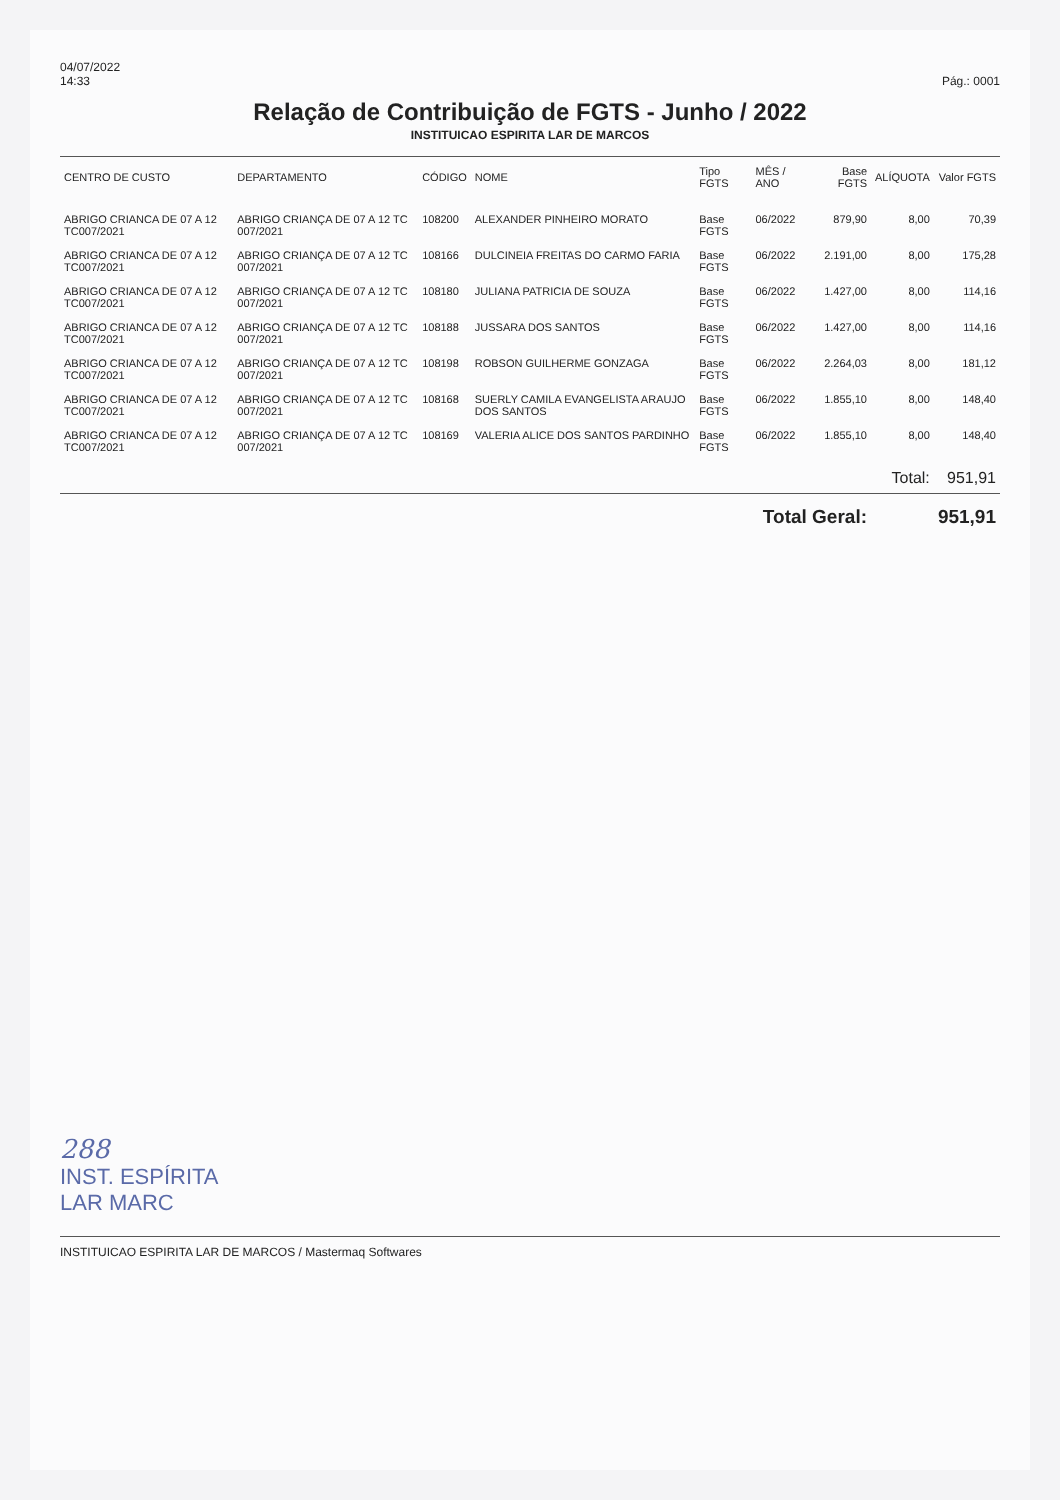04/07/2022
14:33
Pág.: 0001
Relação de Contribuição de FGTS - Junho / 2022
INSTITUICAO ESPIRITA LAR DE MARCOS
| CENTRO DE CUSTO | DEPARTAMENTO | CÓDIGO | NOME | Tipo FGTS | MÊS / ANO | Base FGTS | ALÍQUOTA | Valor FGTS |
| --- | --- | --- | --- | --- | --- | --- | --- | --- |
| ABRIGO CRIANCA DE 07 A 12 TC007/2021 | ABRIGO CRIANÇA DE 07 A 12 TC 007/2021 | 108200 | ALEXANDER PINHEIRO MORATO | Base FGTS | 06/2022 | 879,90 | 8,00 | 70,39 |
| ABRIGO CRIANCA DE 07 A 12 TC007/2021 | ABRIGO CRIANÇA DE 07 A 12 TC 007/2021 | 108166 | DULCINEIA FREITAS DO CARMO FARIA | Base FGTS | 06/2022 | 2.191,00 | 8,00 | 175,28 |
| ABRIGO CRIANCA DE 07 A 12 TC007/2021 | ABRIGO CRIANÇA DE 07 A 12 TC 007/2021 | 108180 | JULIANA PATRICIA DE SOUZA | Base FGTS | 06/2022 | 1.427,00 | 8,00 | 114,16 |
| ABRIGO CRIANCA DE 07 A 12 TC007/2021 | ABRIGO CRIANÇA DE 07 A 12 TC 007/2021 | 108188 | JUSSARA DOS SANTOS | Base FGTS | 06/2022 | 1.427,00 | 8,00 | 114,16 |
| ABRIGO CRIANCA DE 07 A 12 TC007/2021 | ABRIGO CRIANÇA DE 07 A 12 TC 007/2021 | 108198 | ROBSON GUILHERME GONZAGA | Base FGTS | 06/2022 | 2.264,03 | 8,00 | 181,12 |
| ABRIGO CRIANCA DE 07 A 12 TC007/2021 | ABRIGO CRIANÇA DE 07 A 12 TC 007/2021 | 108168 | SUERLY CAMILA EVANGELISTA ARAUJO DOS SANTOS | Base FGTS | 06/2022 | 1.855,10 | 8,00 | 148,40 |
| ABRIGO CRIANCA DE 07 A 12 TC007/2021 | ABRIGO CRIANÇA DE 07 A 12 TC 007/2021 | 108169 | VALERIA ALICE DOS SANTOS PARDINHO | Base FGTS | 06/2022 | 1.855,10 | 8,00 | 148,40 |
| | | | | | | | Total: | 951,91 |
| Total Geral: | | | | | | | | 951,91 |
288
INST. ESPÍRITA
LAR MARC
INSTITUICAO ESPIRITA LAR DE MARCOS / Mastermaq Softwares